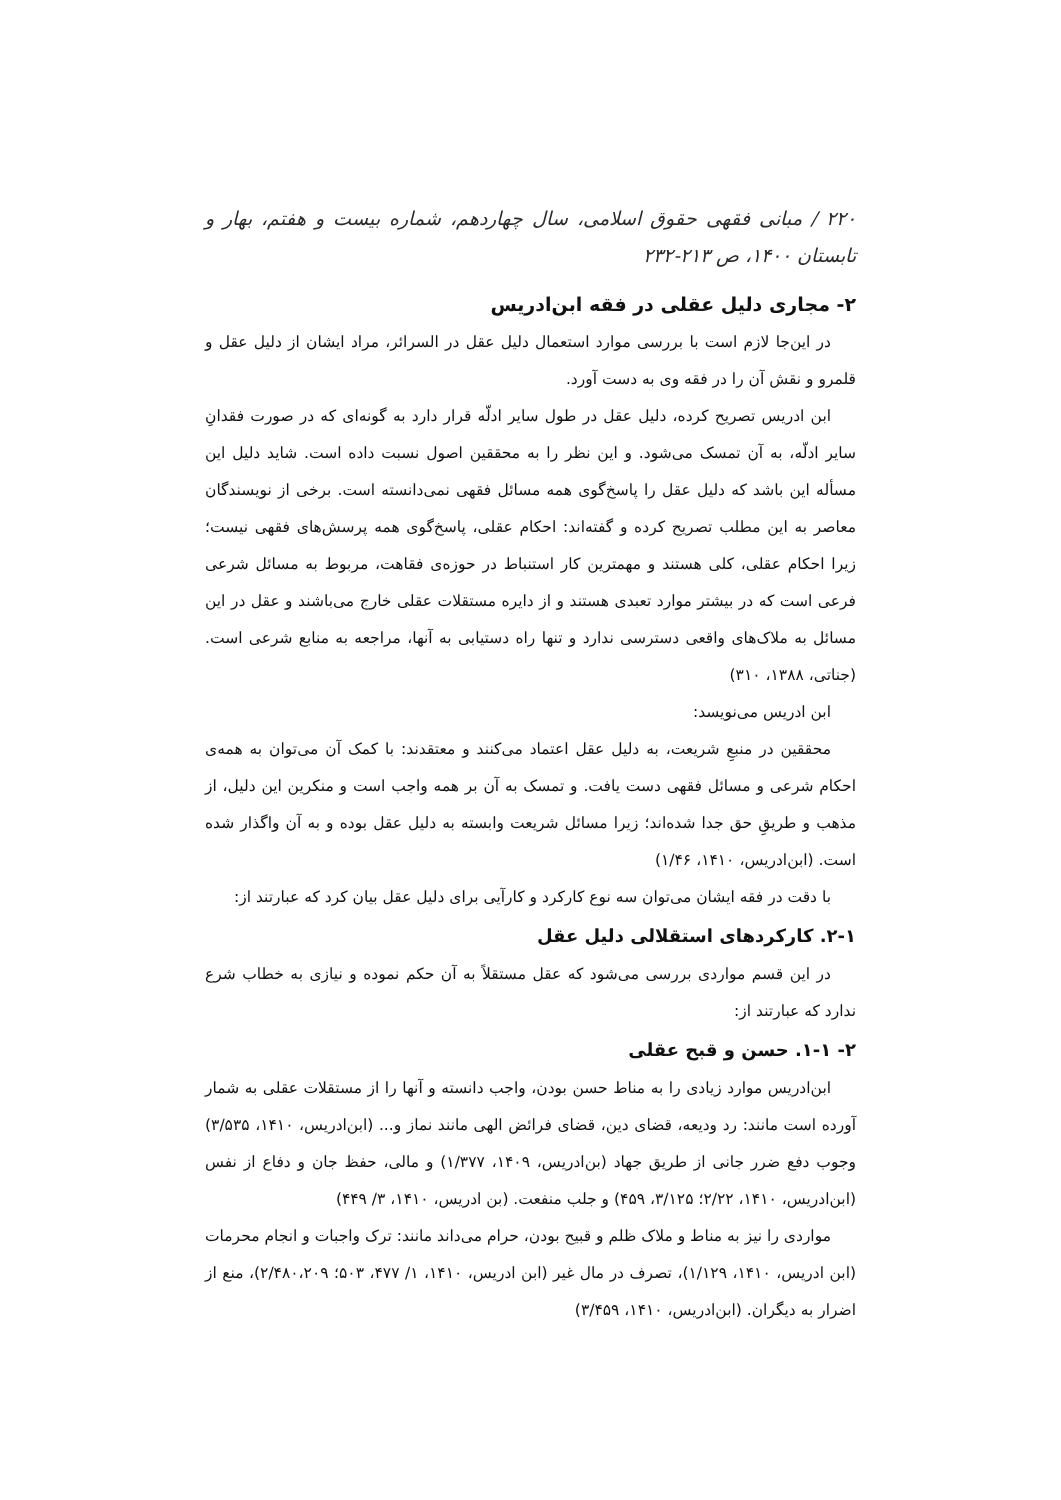۲۲۰ / مبانی فقهی حقوق اسلامی، سال چهاردهم، شماره بیست و هفتم، بهار و تابستان ۱۴۰۰، ص ۲۱۳-۲۳۲
۲- مجاری دلیل عقلی در فقه ابن‌ادریس
در این‌جا لازم است با بررسی موارد استعمال دلیل عقل در السرائر، مراد ایشان از دلیل عقل و قلمرو و نقش آن را در فقه وی به دست آورد.
ابن ادریس تصریح کرده، دلیل عقل در طول سایر ادلّه قرار دارد به گونه‌ای که در صورت فقدانِ سایر ادلّه، به آن تمسک می‌شود. و این نظر را به محققین اصول نسبت داده است. شاید دلیل این مسأله این باشد که دلیل عقل را پاسخ‌گوی همه مسائل فقهی نمی‌دانسته است. برخی از نویسندگان معاصر به این مطلب تصریح کرده و گفته‌اند: احکام عقلی، پاسخ‌گوی همه پرسش‌های فقهی نیست؛ زیرا احکام عقلی، کلی هستند و مهمترین کار استنباط در حوزه‌ی فقاهت، مربوط به مسائل شرعی فرعی است که در بیشتر موارد تعبدی هستند و از دایره مستقلات عقلی خارج می‌باشند و عقل در این مسائل به ملاک‌های واقعی دسترسی ندارد و تنها راه دستیابی به آنها، مراجعه به منابع شرعی است. (جناتی، ۱۳۸۸، ۳۱۰)
ابن ادریس می‌نویسد:
محققین در منبعِ شریعت، به دلیل عقل اعتماد می‌کنند و معتقدند: با کمک آن می‌توان به همه‌ی احکام شرعی و مسائل فقهی دست یافت. و تمسک به آن بر همه واجب است و منکرین این دلیل، از مذهب و طریقِ حق جدا شده‌اند؛ زیرا مسائل شریعت وابسته به دلیل عقل بوده و به آن واگذار شده است. (ابن‌ادریس، ۱۴۱۰، ۱/۴۶)
با دقت در فقه ایشان می‌توان سه نوع کارکرد و کارآیی برای دلیل عقل بیان کرد که عبارتند از:
۲-۱. کارکردهای استقلالی دلیل عقل
در این قسم مواردی بررسی می‌شود که عقل مستقلاً به آن حکم نموده و نیازی به خطاب شرع ندارد که عبارتند از:
۲- ۱-۱. حسن و قبح عقلی
ابن‌ادریس موارد زیادی را به مناط حسن بودن، واجب دانسته و آنها را از مستقلات عقلی به شمار آورده است مانند: رد ودیعه، قضای دین، قضای فرائض الهی مانند نماز و... (ابن‌ادریس، ۱۴۱۰، ۳/۵۳۵) وجوب دفع ضرر جانی از طریق جهاد (بن‌ادریس، ۱۴۰۹، ۱/۳۷۷) و مالی، حفظ جان و دفاع از نفس (ابن‌ادریس، ۱۴۱۰، ۲/۲۲؛ ۳/۱۲۵، ۴۵۹) و جلب منفعت. (بن ادریس، ۱۴۱۰، ۳/ ۴۴۹)
مواردی را نیز به مناط و ملاک ظلم و قبیح بودن، حرام می‌داند مانند: ترک واجبات و انجام محرمات (ابن ادریس، ۱۴۱۰، ۱/۱۲۹)، تصرف در مال غیر (ابن ادریس، ۱۴۱۰، ۱/ ۴۷۷، ۵۰۳؛ ۲/۴۸۰،۲۰۹)، منع از اضرار به دیگران. (ابن‌ادریس، ۱۴۱۰، ۳/۴۵۹)